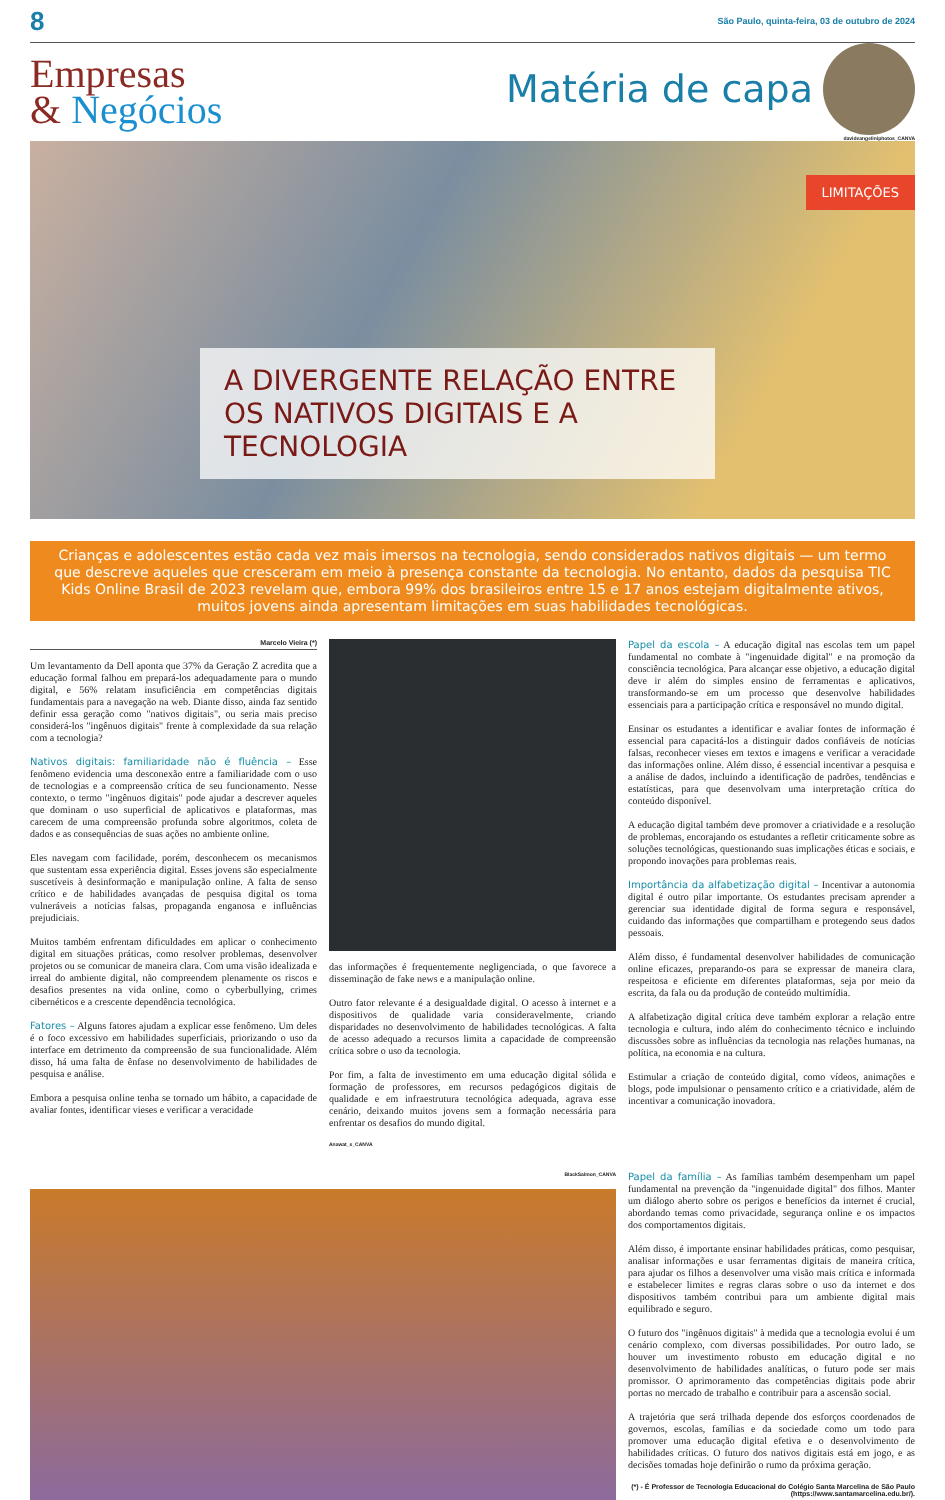8
São Paulo, quinta-feira, 03 de outubro de 2024
Empresas
& Negócios
Matéria de capa
davideangeliniphotos_CANVA
LIMITAÇÕES
A DIVERGENTE RELAÇÃO ENTRE OS NATIVOS DIGITAIS E A TECNOLOGIA
Crianças e adolescentes estão cada vez mais imersos na tecnologia, sendo considerados nativos digitais — um termo que descreve aqueles que cresceram em meio à presença constante da tecnologia. No entanto, dados da pesquisa TIC Kids Online Brasil de 2023 revelam que, embora 99% dos brasileiros entre 15 e 17 anos estejam digitalmente ativos, muitos jovens ainda apresentam limitações em suas habilidades tecnológicas.
Marcelo Vieira (*)
Um levantamento da Dell aponta que 37% da Geração Z acredita que a educação formal falhou em prepará-los adequadamente para o mundo digital, e 56% relatam insuficiência em competências digitais fundamentais para a navegação na web. Diante disso, ainda faz sentido definir essa geração como "nativos digitais", ou seria mais preciso considerá-los "ingênuos digitais" frente à complexidade da sua relação com a tecnologia?
Nativos digitais: familiaridade não é fluência – Esse fenômeno evidencia uma desconexão entre a familiaridade com o uso de tecnologias e a compreensão crítica de seu funcionamento. Nesse contexto, o termo "ingênuos digitais" pode ajudar a descrever aqueles que dominam o uso superficial de aplicativos e plataformas, mas carecem de uma compreensão profunda sobre algoritmos, coleta de dados e as consequências de suas ações no ambiente online.
Eles navegam com facilidade, porém, desconhecem os mecanismos que sustentam essa experiência digital. Esses jovens são especialmente suscetíveis à desinformação e manipulação online. A falta de senso crítico e de habilidades avançadas de pesquisa digital os torna vulneráveis a notícias falsas, propaganda enganosa e influências prejudiciais.
Muitos também enfrentam dificuldades em aplicar o conhecimento digital em situações práticas, como resolver problemas, desenvolver projetos ou se comunicar de maneira clara. Com uma visão idealizada e irreal do ambiente digital, não compreendem plenamente os riscos e desafios presentes na vida online, como o cyberbullying, crimes cibernéticos e a crescente dependência tecnológica.
Fatores – Alguns fatores ajudam a explicar esse fenômeno. Um deles é o foco excessivo em habilidades superficiais, priorizando o uso da interface em detrimento da compreensão de sua funcionalidade. Além disso, há uma falta de ênfase no desenvolvimento de habilidades de pesquisa e análise.
Embora a pesquisa online tenha se tornado um hábito, a capacidade de avaliar fontes, identificar vieses e verificar a veracidade
das informações é frequentemente negligenciada, o que favorece a disseminação de fake news e a manipulação online.
Outro fator relevante é a desigualdade digital. O acesso à internet e a dispositivos de qualidade varia consideravelmente, criando disparidades no desenvolvimento de habilidades tecnológicas. A falta de acesso adequado a recursos limita a capacidade de compreensão crítica sobre o uso da tecnologia.
Por fim, a falta de investimento em uma educação digital sólida e formação de professores, em recursos pedagógicos digitais de qualidade e em infraestrutura tecnológica adequada, agrava esse cenário, deixando muitos jovens sem a formação necessária para enfrentar os desafios do mundo digital.
Anawat_s_CANVA
Papel da escola – A educação digital nas escolas tem um papel fundamental no combate à "ingenuidade digital" e na promoção da consciência tecnológica. Para alcançar esse objetivo, a educação digital deve ir além do simples ensino de ferramentas e aplicativos, transformando-se em um processo que desenvolve habilidades essenciais para a participação crítica e responsável no mundo digital.
Ensinar os estudantes a identificar e avaliar fontes de informação é essencial para capacitá-los a distinguir dados confiáveis de notícias falsas, reconhecer vieses em textos e imagens e verificar a veracidade das informações online. Além disso, é essencial incentivar a pesquisa e a análise de dados, incluindo a identificação de padrões, tendências e estatísticas, para que desenvolvam uma interpretação crítica do conteúdo disponível.
A educação digital também deve promover a criatividade e a resolução de problemas, encorajando os estudantes a refletir criticamente sobre as soluções tecnológicas, questionando suas implicações éticas e sociais, e propondo inovações para problemas reais.
Importância da alfabetização digital – Incentivar a autonomia digital é outro pilar importante. Os estudantes precisam aprender a gerenciar sua identidade digital de forma segura e responsável, cuidando das informações que compartilham e protegendo seus dados pessoais.
Além disso, é fundamental desenvolver habilidades de comunicação online eficazes, preparando-os para se expressar de maneira clara, respeitosa e eficiente em diferentes plataformas, seja por meio da escrita, da fala ou da produção de conteúdo multimídia.
A alfabetização digital crítica deve também explorar a relação entre tecnologia e cultura, indo além do conhecimento técnico e incluindo discussões sobre as influências da tecnologia nas relações humanas, na política, na economia e na cultura.
Estimular a criação de conteúdo digital, como vídeos, animações e blogs, pode impulsionar o pensamento crítico e a criatividade, além de incentivar a comunicação inovadora.
BlackSalmon_CANVA
Papel da família – As famílias também desempenham um papel fundamental na prevenção da "ingenuidade digital" dos filhos. Manter um diálogo aberto sobre os perigos e benefícios da internet é crucial, abordando temas como privacidade, segurança online e os impactos dos comportamentos digitais.
Além disso, é importante ensinar habilidades práticas, como pesquisar, analisar informações e usar ferramentas digitais de maneira crítica, para ajudar os filhos a desenvolver uma visão mais crítica e informada e estabelecer limites e regras claras sobre o uso da internet e dos dispositivos também contribui para um ambiente digital mais equilibrado e seguro.
O futuro dos "ingênuos digitais" à medida que a tecnologia evolui é um cenário complexo, com diversas possibilidades. Por outro lado, se houver um investimento robusto em educação digital e no desenvolvimento de habilidades analíticas, o futuro pode ser mais promissor. O aprimoramento das competências digitais pode abrir portas no mercado de trabalho e contribuir para a ascensão social.
A trajetória que será trilhada depende dos esforços coordenados de governos, escolas, famílias e da sociedade como um todo para promover uma educação digital efetiva e o desenvolvimento de habilidades críticas. O futuro dos nativos digitais está em jogo, e as decisões tomadas hoje definirão o rumo da próxima geração.
(*) - É Professor de Tecnologia Educacional do Colégio Santa Marcelina de São Paulo (https://www.santamarcelina.edu.br/).